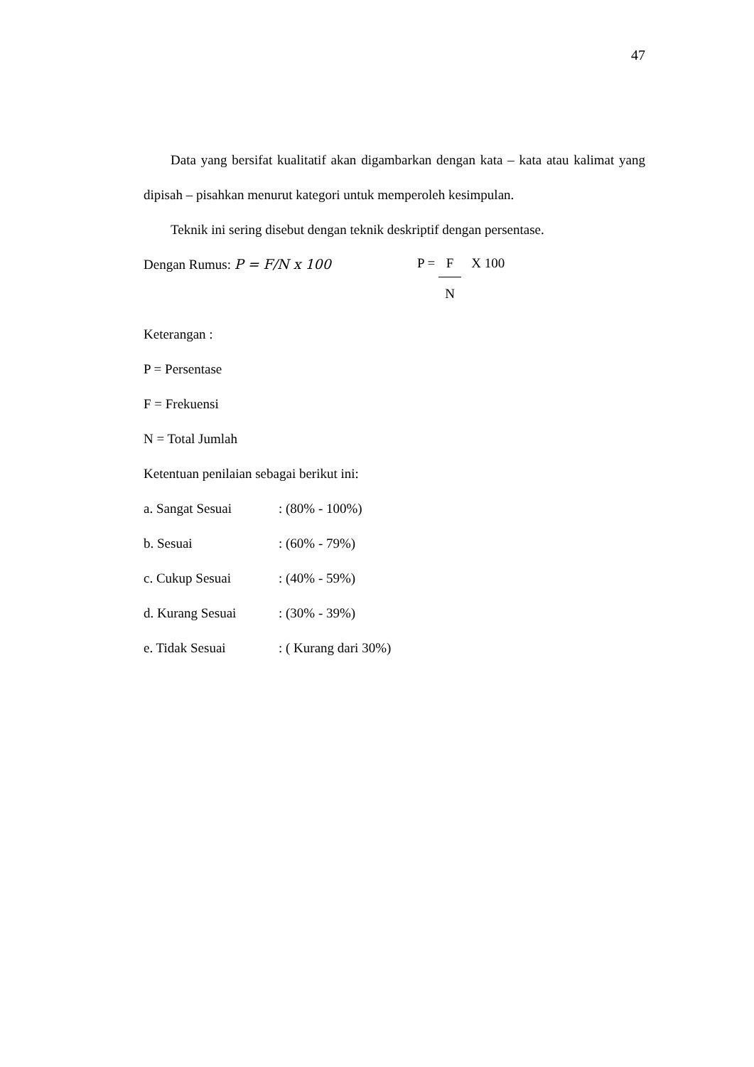47
Data yang bersifat kualitatif akan digambarkan dengan kata – kata atau kalimat yang dipisah – pisahkan menurut kategori untuk memperoleh kesimpulan.
Teknik ini sering disebut dengan teknik deskriptif dengan persentase.
Dengan Rumus: P = F/N x 100
P = F
N X 100
Keterangan :
P = Persentase
F = Frekuensi
N = Total Jumlah
Ketentuan penilaian sebagai berikut ini:
a. Sangat Sesuai: (80% - 100%)
b. Sesuai: (60% - 79%)
c. Cukup Sesuai: (40% - 59%)
d. Kurang Sesuai: (30% - 39%)
e. Tidak Sesuai: ( Kurang dari 30%)